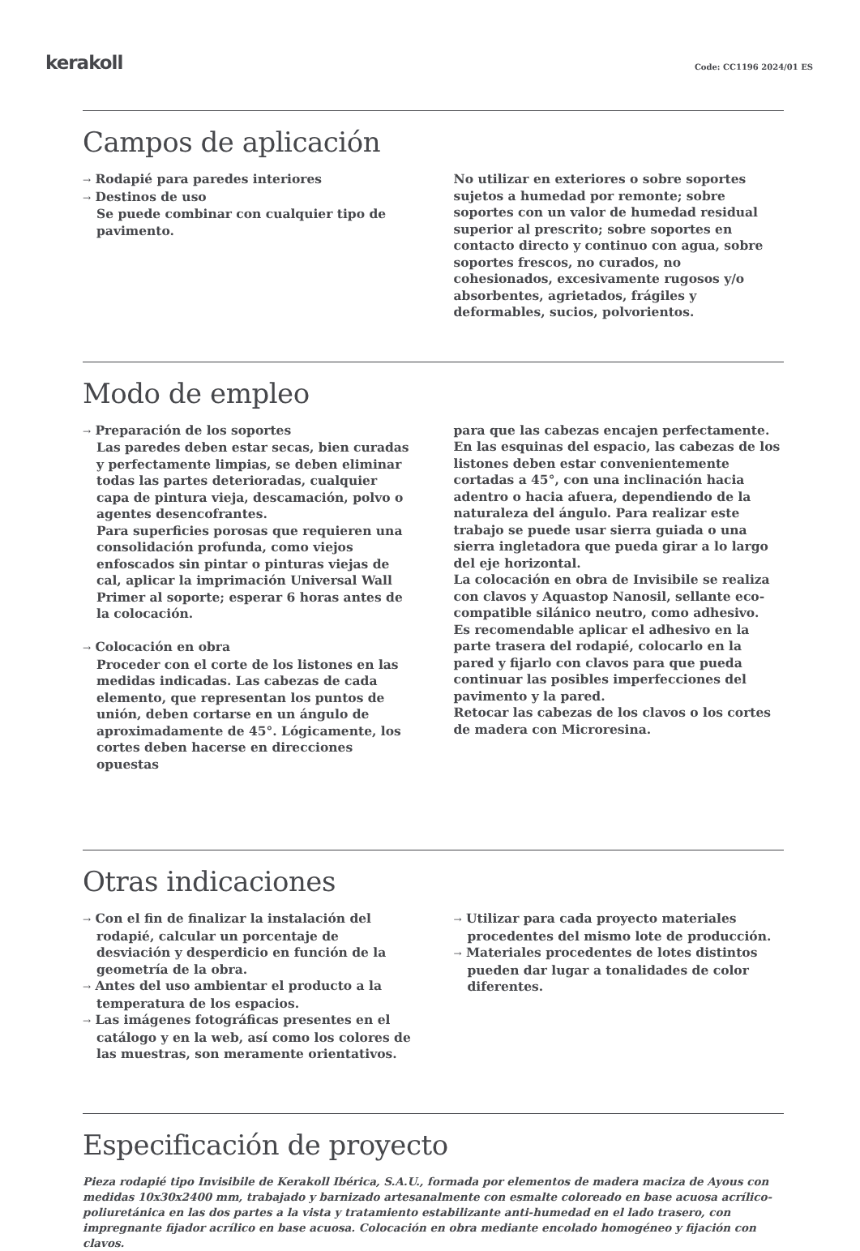kerakoll
Code: CC1196 2024/01 ES
Campos de aplicación
→ Rodapié para paredes interiores
→ Destinos de uso
Se puede combinar con cualquier tipo de pavimento.
No utilizar en exteriores o sobre soportes sujetos a humedad por remonte; sobre soportes con un valor de humedad residual superior al prescrito; sobre soportes en contacto directo y continuo con agua, sobre soportes frescos, no curados, no cohesionados, excesivamente rugosos y/o absorbentes, agrietados, frágiles y deformables, sucios, polvorientos.
Modo de empleo
→ Preparación de los soportes
Las paredes deben estar secas, bien curadas y perfectamente limpias, se deben eliminar todas las partes deterioradas, cualquier capa de pintura vieja, descamación, polvo o agentes desencofrantes.
Para superficies porosas que requieren una consolidación profunda, como viejos enfoscados sin pintar o pinturas viejas de cal, aplicar la imprimación Universal Wall Primer al soporte; esperar 6 horas antes de la colocación.
→ Colocación en obra
Proceder con el corte de los listones en las medidas indicadas. Las cabezas de cada elemento, que representan los puntos de unión, deben cortarse en un ángulo de aproximadamente de 45°. Lógicamente, los cortes deben hacerse en direcciones opuestas
para que las cabezas encajen perfectamente.
En las esquinas del espacio, las cabezas de los listones deben estar convenientemente cortadas a 45°, con una inclinación hacia adentro o hacia afuera, dependiendo de la naturaleza del ángulo. Para realizar este trabajo se puede usar sierra guiada o una sierra ingletadora que pueda girar a lo largo del eje horizontal.
La colocación en obra de Invisibile se realiza con clavos y Aquastop Nanosil, sellante eco-compatible silánico neutro, como adhesivo.
Es recomendable aplicar el adhesivo en la parte trasera del rodapié, colocarlo en la pared y fijarlo con clavos para que pueda continuar las posibles imperfecciones del pavimento y la pared.
Retocar las cabezas de los clavos o los cortes de madera con Microresina.
Otras indicaciones
→ Con el fin de finalizar la instalación del rodapié, calcular un porcentaje de desviación y desperdicio en función de la geometría de la obra.
→ Antes del uso ambientar el producto a la temperatura de los espacios.
→ Las imágenes fotográficas presentes en el catálogo y en la web, así como los colores de las muestras, son meramente orientativos.
→ Utilizar para cada proyecto materiales procedentes del mismo lote de producción.
→ Materiales procedentes de lotes distintos pueden dar lugar a tonalidades de color diferentes.
Especificación de proyecto
Pieza rodapié tipo Invisibile de Kerakoll Ibérica, S.A.U., formada por elementos de madera maciza de Ayous con medidas 10x30x2400 mm, trabajado y barnizado artesanalmente con esmalte coloreado en base acuosa acrílico-poliuretánica en las dos partes a la vista y tratamiento estabilizante anti-humedad en el lado trasero, con impregnante fijador acrílico en base acuosa. Colocación en obra mediante encolado homogéneo y fijación con clavos.